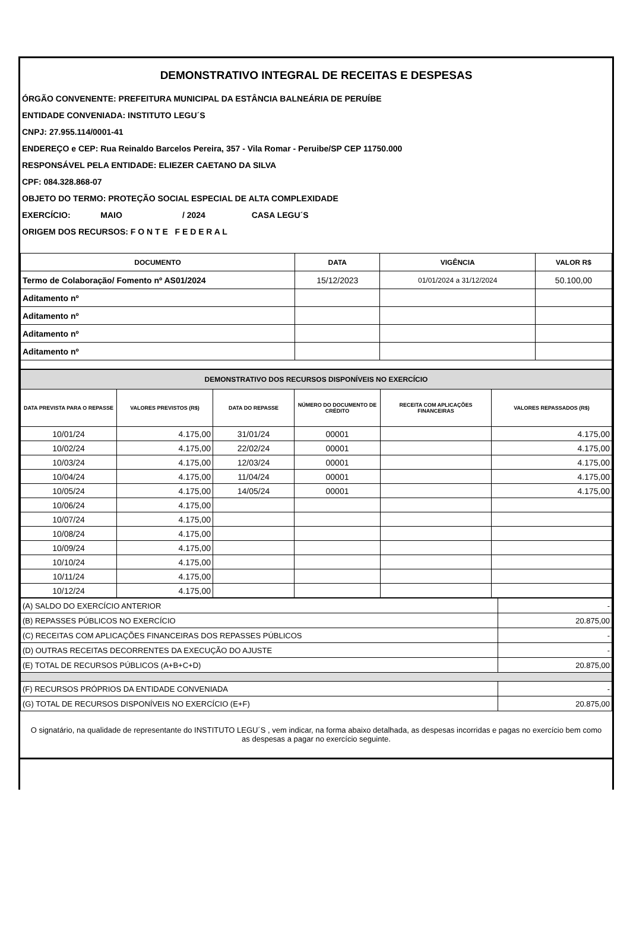DEMONSTRATIVO INTEGRAL DE RECEITAS E DESPESAS
ÓRGÃO CONVENENTE: PREFEITURA MUNICIPAL DA ESTÂNCIA BALNEÁRIA DE PERUÍBE
ENTIDADE CONVENIADA: INSTITUTO LEGU´S
CNPJ: 27.955.114/0001-41
ENDEREÇO e CEP: Rua Reinaldo Barcelos Pereira, 357 - Vila Romar - Peruibe/SP CEP 11750.000
RESPONSÁVEL PELA ENTIDADE: ELIEZER CAETANO DA SILVA
CPF: 084.328.868-07
OBJETO DO TERMO: PROTEÇÃO SOCIAL ESPECIAL DE ALTA COMPLEXIDADE
EXERCÍCIO: MAIO / 2024 CASA LEGU´S
ORIGEM DOS RECURSOS: F O N T E F E D E R A L
| DOCUMENTO | DATA | VIGÊNCIA | VALOR R$ |
| --- | --- | --- | --- |
| Termo de Colaboração/ Fomento nº AS01/2024 | 15/12/2023 | 01/01/2024 a 31/12/2024 | 50.100,00 |
| Aditamento nº | | | |
| Aditamento nº | | | |
| Aditamento nº | | | |
| Aditamento nº | | | |
| DEMONSTRATIVO DOS RECURSOS DISPONÍVEIS NO EXERCÍCIO | | | | | |
| DATA PREVISTA PARA O REPASSE | VALORES PREVISTOS (R$) | DATA DO REPASSE | NÚMERO DO DOCUMENTO DE CRÉDITO | RECEITA COM APLICAÇÕES FINANCEIRAS | VALORES REPASSADOS (R$) |
| 10/01/24 | 4.175,00 | 31/01/24 | 00001 | | 4.175,00 |
| 10/02/24 | 4.175,00 | 22/02/24 | 00001 | | 4.175,00 |
| 10/03/24 | 4.175,00 | 12/03/24 | 00001 | | 4.175,00 |
| 10/04/24 | 4.175,00 | 11/04/24 | 00001 | | 4.175,00 |
| 10/05/24 | 4.175,00 | 14/05/24 | 00001 | | 4.175,00 |
| 10/06/24 | 4.175,00 | | | | |
| 10/07/24 | 4.175,00 | | | | |
| 10/08/24 | 4.175,00 | | | | |
| 10/09/24 | 4.175,00 | | | | |
| 10/10/24 | 4.175,00 | | | | |
| 10/11/24 | 4.175,00 | | | | |
| 10/12/24 | 4.175,00 | | | | |
| (A) SALDO DO EXERCÍCIO ANTERIOR | - |
| (B) REPASSES PÚBLICOS NO EXERCÍCIO | 20.875,00 |
| (C) RECEITAS COM APLICAÇÕES FINANCEIRAS DOS REPASSES PÚBLICOS | - |
| (D) OUTRAS RECEITAS DECORRENTES DA EXECUÇÃO DO AJUSTE | - |
| (E) TOTAL DE RECURSOS PÚBLICOS (A+B+C+D) | 20.875,00 |
| (F) RECURSOS PRÓPRIOS DA ENTIDADE CONVENIADA | - |
| (G) TOTAL DE RECURSOS DISPONÍVEIS NO EXERCÍCIO (E+F) | 20.875,00 |
O signatário, na qualidade de representante do INSTITUTO LEGU´S , vem indicar, na forma abaixo detalhada, as despesas incorridas e pagas no exercício bem como as despesas a pagar no exercício seguinte.